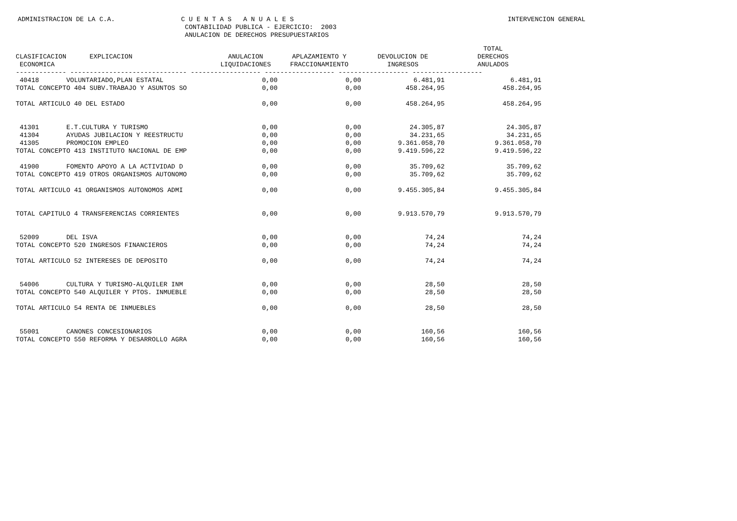ADMINISTRACION DE LA C.A. C U E N T A S A N U A L E S INTERVENCION GENERAL
CONTABILIDAD PUBLICA - EJERCICIO: 2003
ANULACION DE DERECHOS PRESUPUESTARIOS
| CLASIFICACION ECONOMICA | EXPLICACION | ANULACION LIQUIDACIONES | APLAZAMIENTO Y FRACCIONAMIENTO | DEVOLUCION DE INGRESOS | TOTAL DERECHOS ANULADOS |
| --- | --- | --- | --- | --- | --- |
| ------------- ------------------------------ ------------------ ------------------ ------------------ ------------------ | | | | | |
| 40418 | VOLUNTARIADO,PLAN ESTATAL | 0,00 | 0,00 | 6.481,91 | 6.481,91 |
| TOTAL CONCEPTO 404 SUBV.TRABAJO Y ASUNTOS SO | | 0,00 | 0,00 | 458.264,95 | 458.264,95 |
| TOTAL ARTICULO 40 DEL ESTADO | | 0,00 | 0,00 | 458.264,95 | 458.264,95 |
| 41301 | E.T.CULTURA Y TURISMO | 0,00 | 0,00 | 24.305,87 | 24.305,87 |
| 41304 | AYUDAS JUBILACION Y REESTRUCTU | 0,00 | 0,00 | 34.231,65 | 34.231,65 |
| 41305 | PROMOCION EMPLEO | 0,00 | 0,00 | 9.361.058,70 | 9.361.058,70 |
| TOTAL CONCEPTO 413 INSTITUTO NACIONAL DE EMP | | 0,00 | 0,00 | 9.419.596,22 | 9.419.596,22 |
| 41900 | FOMENTO APOYO A LA ACTIVIDAD D | 0,00 | 0,00 | 35.709,62 | 35.709,62 |
| TOTAL CONCEPTO 419 OTROS ORGANISMOS AUTONOMO | | 0,00 | 0,00 | 35.709,62 | 35.709,62 |
| TOTAL ARTICULO 41 ORGANISMOS AUTONOMOS ADMI | | 0,00 | 0,00 | 9.455.305,84 | 9.455.305,84 |
| TOTAL CAPITULO 4 TRANSFERENCIAS CORRIENTES | | 0,00 | 0,00 | 9.913.570,79 | 9.913.570,79 |
| 52009 | DEL ISVA | 0,00 | 0,00 | 74,24 | 74,24 |
| TOTAL CONCEPTO 520 INGRESOS FINANCIEROS | | 0,00 | 0,00 | 74,24 | 74,24 |
| TOTAL ARTICULO 52 INTERESES DE DEPOSITO | | 0,00 | 0,00 | 74,24 | 74,24 |
| 54006 | CULTURA Y TURISMO-ALQUILER INM | 0,00 | 0,00 | 28,50 | 28,50 |
| TOTAL CONCEPTO 540 ALQUILER Y PTOS. INMUEBLE | | 0,00 | 0,00 | 28,50 | 28,50 |
| TOTAL ARTICULO 54 RENTA DE INMUEBLES | | 0,00 | 0,00 | 28,50 | 28,50 |
| 55001 | CANONES CONCESIONARIOS | 0,00 | 0,00 | 160,56 | 160,56 |
| TOTAL CONCEPTO 550 REFORMA Y DESARROLLO AGRA | | 0,00 | 0,00 | 160,56 | 160,56 |